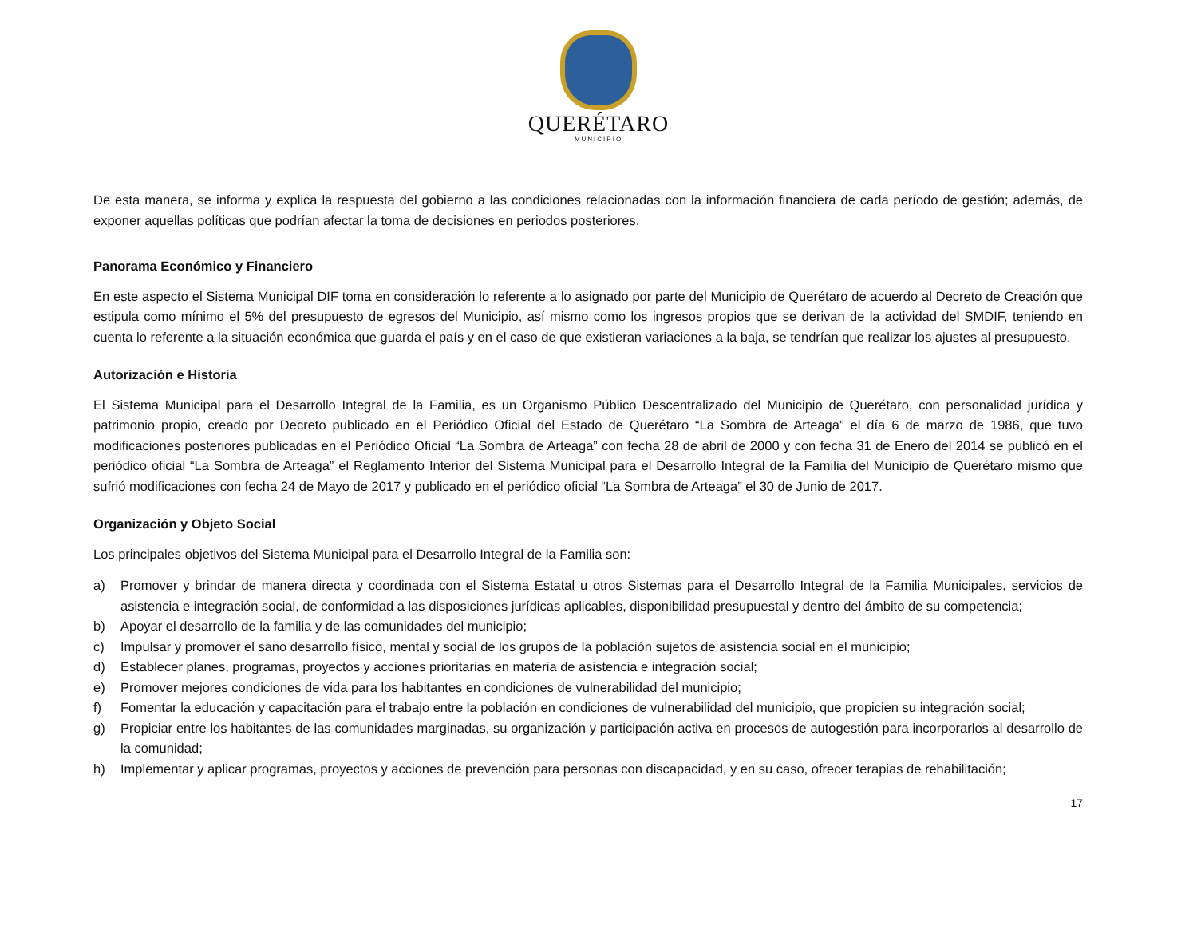QUERÉTARO
MUNICIPIO
De esta manera, se informa y explica la respuesta del gobierno a las condiciones relacionadas con la información financiera de cada período de gestión; además, de exponer aquellas políticas que podrían afectar la toma de decisiones en periodos posteriores.
Panorama Económico y Financiero
En este aspecto el Sistema Municipal DIF toma en consideración lo referente a lo asignado por parte del Municipio de Querétaro de acuerdo al Decreto de Creación que estipula como mínimo el 5% del presupuesto de egresos del Municipio, así mismo como los ingresos propios que se derivan de la actividad del SMDIF, teniendo en cuenta lo referente a la situación económica que guarda el país y en el caso de que existieran variaciones a la baja, se tendrían que realizar los ajustes al presupuesto.
Autorización e Historia
El Sistema Municipal para el Desarrollo Integral de la Familia, es un Organismo Público Descentralizado del Municipio de Querétaro, con personalidad jurídica y patrimonio propio, creado por Decreto publicado en el Periódico Oficial del Estado de Querétaro “La Sombra de Arteaga” el día 6 de marzo de 1986, que tuvo modificaciones posteriores publicadas en el Periódico Oficial “La Sombra de Arteaga” con fecha 28 de abril de 2000 y con fecha 31 de Enero del 2014 se publicó en el periódico oficial “La Sombra de Arteaga” el Reglamento Interior del Sistema Municipal para el Desarrollo Integral de la Familia del Municipio de Querétaro mismo que sufrió modificaciones con fecha 24 de Mayo de 2017 y publicado en el periódico oficial “La Sombra de Arteaga” el 30 de Junio de 2017.
Organización y Objeto Social
Los principales objetivos del Sistema Municipal para el Desarrollo Integral de la Familia son:
a) Promover y brindar de manera directa y coordinada con el Sistema Estatal u otros Sistemas para el Desarrollo Integral de la Familia Municipales, servicios de asistencia e integración social, de conformidad a las disposiciones jurídicas aplicables, disponibilidad presupuestal y dentro del ámbito de su competencia;
b) Apoyar el desarrollo de la familia y de las comunidades del municipio;
c) Impulsar y promover el sano desarrollo físico, mental y social de los grupos de la población sujetos de asistencia social en el municipio;
d) Establecer planes, programas, proyectos y acciones prioritarias en materia de asistencia e integración social;
e) Promover mejores condiciones de vida para los habitantes en condiciones de vulnerabilidad del municipio;
f) Fomentar la educación y capacitación para el trabajo entre la población en condiciones de vulnerabilidad del municipio, que propicien su integración social;
g) Propiciar entre los habitantes de las comunidades marginadas, su organización y participación activa en procesos de autogestión para incorporarlos al desarrollo de la comunidad;
h) Implementar y aplicar programas, proyectos y acciones de prevención para personas con discapacidad, y en su caso, ofrecer terapias de rehabilitación;
17